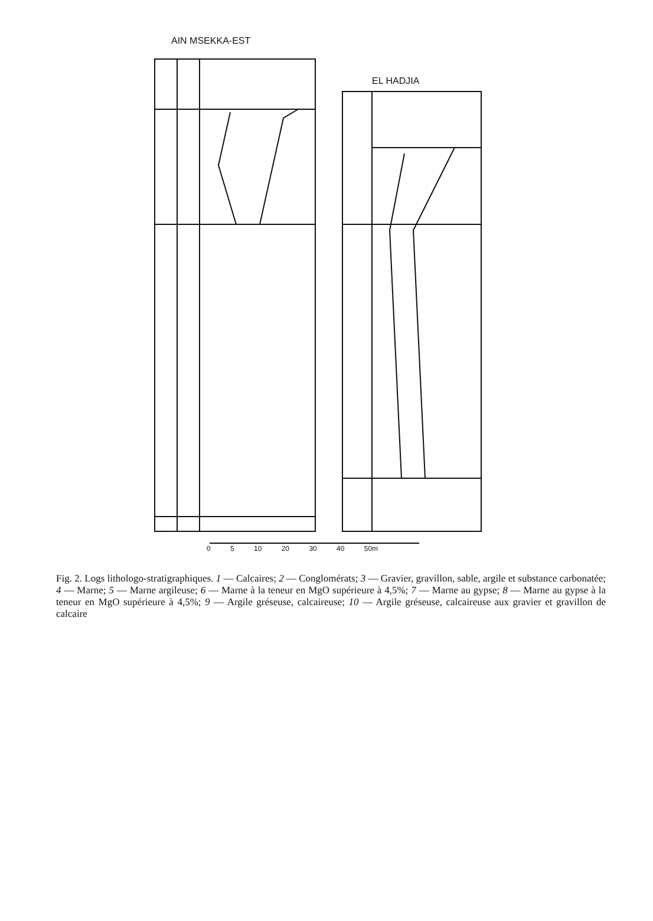AIN MSEKKA-EST
EL HADJIA
0 5 10 20 30 40 50m
Fig. 2. Logs lithologo-stratigraphiques. 1 — Calcaires; 2 — Conglomérats; 3 — Gravier, gravillon, sable, argile et substance carbonatée; 4 — Marne; 5 — Marne argileuse; 6 — Marne à la teneur en MgO supérieure à 4,5%; 7 — Marne au gypse; 8 — Marne au gypse à la teneur en MgO supérieure à 4,5%; 9 — Argile gréseuse, calcaireuse; 10 — Argile gréseuse, calcaireuse aux gravier et gravillon de calcaire